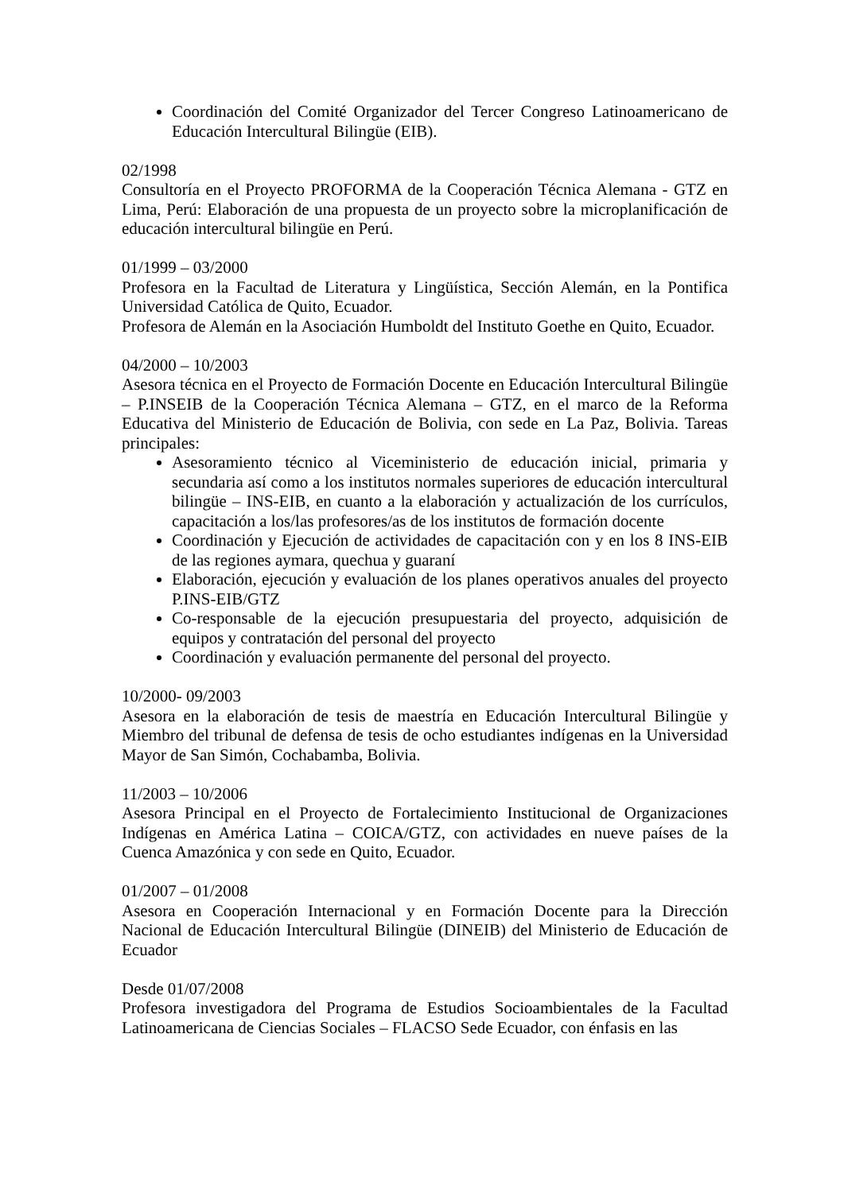Coordinación del Comité Organizador del Tercer Congreso Latinoamericano de Educación Intercultural Bilingüe (EIB).
02/1998
Consultoría en el Proyecto PROFORMA de la Cooperación Técnica Alemana - GTZ en Lima, Perú: Elaboración de una propuesta de un proyecto sobre la microplanificación de educación intercultural bilingüe en Perú.
01/1999 – 03/2000
Profesora en la Facultad de Literatura y Lingüística, Sección Alemán, en la Pontifica Universidad Católica de Quito, Ecuador.
Profesora de Alemán en la Asociación Humboldt del Instituto Goethe en Quito, Ecuador.
04/2000 – 10/2003
Asesora técnica en el Proyecto de Formación Docente en Educación Intercultural Bilingüe – P.INSEIB de la Cooperación Técnica Alemana – GTZ, en el marco de la Reforma Educativa del Ministerio de Educación de Bolivia, con sede en La Paz, Bolivia. Tareas principales:
Asesoramiento técnico al Viceministerio de educación inicial, primaria y secundaria así como a los institutos normales superiores de educación intercultural bilingüe – INS-EIB, en cuanto a la elaboración y actualización de los currículos, capacitación a los/las profesores/as de los institutos de formación docente
Coordinación y Ejecución de actividades de capacitación con y en los 8 INS-EIB de las regiones aymara, quechua y guaraní
Elaboración, ejecución y evaluación de los planes operativos anuales del proyecto P.INS-EIB/GTZ
Co-responsable de la ejecución presupuestaria del proyecto, adquisición de equipos y contratación del personal del proyecto
Coordinación y evaluación permanente del personal del proyecto.
10/2000- 09/2003
Asesora en la elaboración de tesis de maestría en Educación Intercultural Bilingüe y Miembro del tribunal de defensa de tesis de ocho estudiantes indígenas en la Universidad Mayor de San Simón, Cochabamba, Bolivia.
11/2003 – 10/2006
Asesora Principal en el Proyecto de Fortalecimiento Institucional de Organizaciones Indígenas en América Latina – COICA/GTZ, con actividades en nueve países de la Cuenca Amazónica y con sede en Quito, Ecuador.
01/2007 – 01/2008
Asesora en Cooperación Internacional y en Formación Docente para la Dirección Nacional de Educación Intercultural Bilingüe (DINEIB) del Ministerio de Educación de Ecuador
Desde 01/07/2008
Profesora investigadora del Programa de Estudios Socioambientales de la Facultad Latinoamericana de Ciencias Sociales – FLACSO Sede Ecuador, con énfasis en las